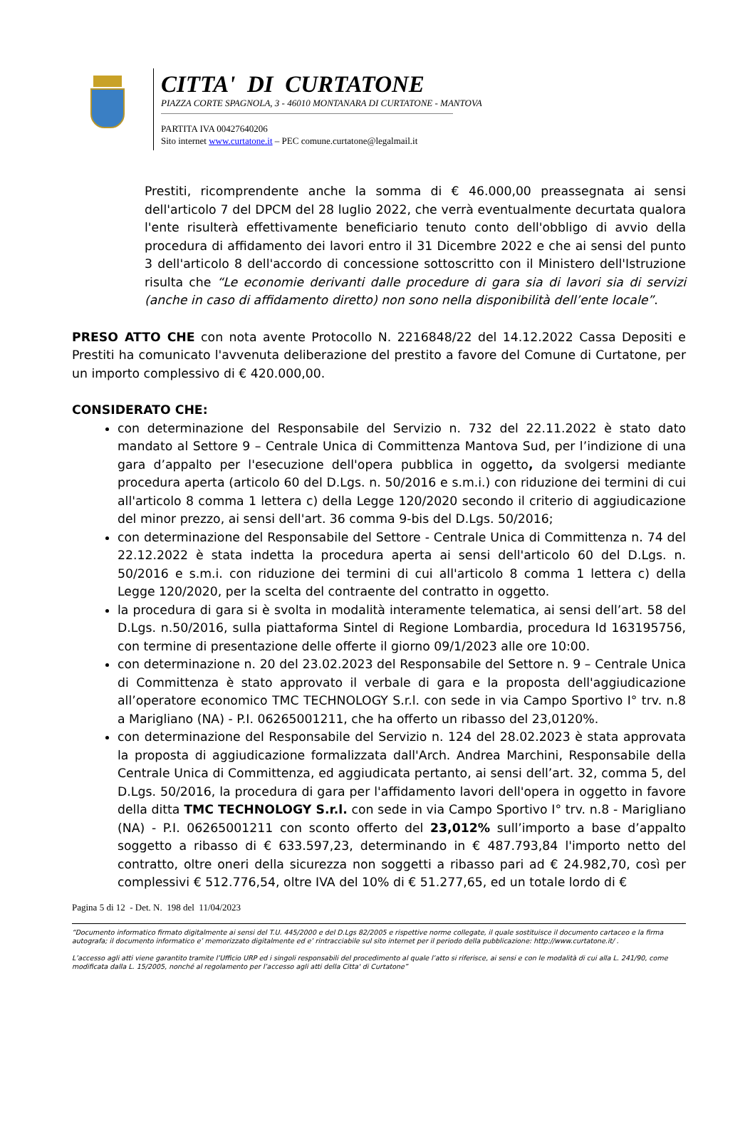CITTA' DI CURTATONE
PIAZZA CORTE SPAGNOLA, 3 - 46010 MONTANARA DI CURTATONE - MANTOVA
PARTITA IVA 00427640206
Sito internet www.curtatone.it – PEC comune.curtatone@legalmail.it
Prestiti, ricomprendente anche la somma di € 46.000,00 preassegnata ai sensi dell'articolo 7 del DPCM del 28 luglio 2022, che verrà eventualmente decurtata qualora l'ente risulterà effettivamente beneficiario tenuto conto dell'obbligo di avvio della procedura di affidamento dei lavori entro il 31 Dicembre 2022 e che ai sensi del punto 3 dell'articolo 8 dell'accordo di concessione sottoscritto con il Ministero dell'Istruzione risulta che “Le economie derivanti dalle procedure di gara sia di lavori sia di servizi (anche in caso di affidamento diretto) non sono nella disponibilità dell’ente locale”.
PRESO ATTO CHE con nota avente Protocollo N. 2216848/22 del 14.12.2022 Cassa Depositi e Prestiti ha comunicato l'avvenuta deliberazione del prestito a favore del Comune di Curtatone, per un importo complessivo di € 420.000,00.
CONSIDERATO CHE:
con determinazione del Responsabile del Servizio n. 732 del 22.11.2022 è stato dato mandato al Settore 9 – Centrale Unica di Committenza Mantova Sud, per l’indizione di una gara d’appalto per l'esecuzione dell'opera pubblica in oggetto, da svolgersi mediante procedura aperta (articolo 60 del D.Lgs. n. 50/2016 e s.m.i.) con riduzione dei termini di cui all'articolo 8 comma 1 lettera c) della Legge 120/2020 secondo il criterio di aggiudicazione del minor prezzo, ai sensi dell'art. 36 comma 9-bis del D.Lgs. 50/2016;
con determinazione del Responsabile del Settore - Centrale Unica di Committenza n. 74 del 22.12.2022 è stata indetta la procedura aperta ai sensi dell'articolo 60 del D.Lgs. n. 50/2016 e s.m.i. con riduzione dei termini di cui all'articolo 8 comma 1 lettera c) della Legge 120/2020, per la scelta del contraente del contratto in oggetto.
la procedura di gara si è svolta in modalità interamente telematica, ai sensi dell’art. 58 del D.Lgs. n.50/2016, sulla piattaforma Sintel di Regione Lombardia, procedura Id 163195756, con termine di presentazione delle offerte il giorno 09/1/2023 alle ore 10:00.
con determinazione n. 20 del 23.02.2023 del Responsabile del Settore n. 9 – Centrale Unica di Committenza è stato approvato il verbale di gara e la proposta dell'aggiudicazione all’operatore economico TMC TECHNOLOGY S.r.l. con sede in via Campo Sportivo I° trv. n.8 a Marigliano (NA) - P.I. 06265001211, che ha offerto un ribasso del 23,0120%.
con determinazione del Responsabile del Servizio n. 124 del 28.02.2023 è stata approvata la proposta di aggiudicazione formalizzata dall'Arch. Andrea Marchini, Responsabile della Centrale Unica di Committenza, ed aggiudicata pertanto, ai sensi dell’art. 32, comma 5, del D.Lgs. 50/2016, la procedura di gara per l'affidamento lavori dell'opera in oggetto in favore della ditta TMC TECHNOLOGY S.r.l. con sede in via Campo Sportivo I° trv. n.8 - Marigliano (NA) - P.I. 06265001211 con sconto offerto del 23,012% sull’importo a base d’appalto soggetto a ribasso di € 633.597,23, determinando in € 487.793,84 l'importo netto del contratto, oltre oneri della sicurezza non soggetti a ribasso pari ad € 24.982,70, così per complessivi € 512.776,54, oltre IVA del 10% di € 51.277,65, ed un totale lordo di €
Pagina 5 di 12 - Det. N. 198 del 11/04/2023
“Documento informatico firmato digitalmente ai sensi del T.U. 445/2000 e del D.Lgs 82/2005 e rispettive norme collegate, il quale sostituisce il documento cartaceo e la firma autografa; il documento informatico e’ memorizzato digitalmente ed e’ rintracciabile sul sito internet per il periodo della pubblicazione: http://www.curtatone.it/ .
L’accesso agli atti viene garantito tramite l’Ufficio URP ed i singoli responsabili del procedimento al quale l’atto si riferisce, ai sensi e con le modalità di cui alla L. 241/90, come modificata dalla L. 15/2005, nonché al regolamento per l’accesso agli atti della Citta' di Curtatone”